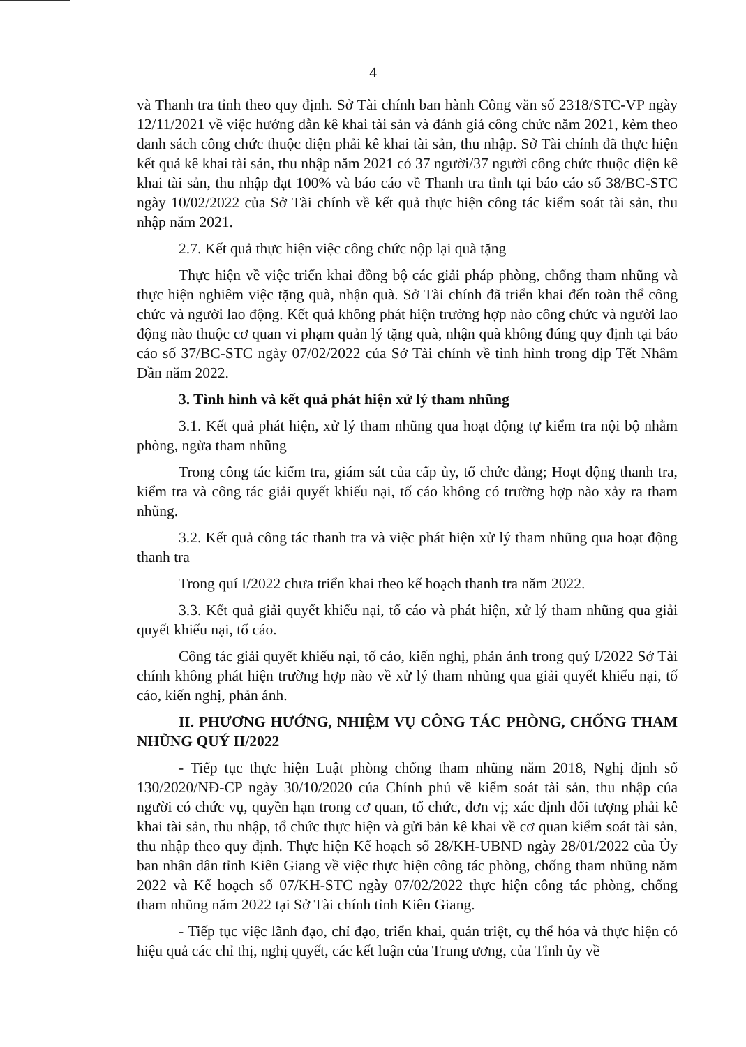4
và Thanh tra tỉnh theo quy định. Sở Tài chính ban hành Công văn số 2318/STC-VP ngày 12/11/2021 về việc hướng dẫn kê khai tài sản và đánh giá công chức năm 2021, kèm theo danh sách công chức thuộc diện phải kê khai tài sản, thu nhập. Sở Tài chính đã thực hiện kết quả kê khai tài sản, thu nhập năm 2021 có 37 người/37 người công chức thuộc diện kê khai tài sản, thu nhập đạt 100% và báo cáo về Thanh tra tỉnh tại báo cáo số 38/BC-STC ngày 10/02/2022 của Sở Tài chính về kết quả thực hiện công tác kiểm soát tài sản, thu nhập năm 2021.
2.7. Kết quả thực hiện việc công chức nộp lại quà tặng
Thực hiện về việc triển khai đồng bộ các giải pháp phòng, chống tham nhũng và thực hiện nghiêm việc tặng quà, nhận quà. Sở Tài chính đã triển khai đến toàn thể công chức và người lao động. Kết quả không phát hiện trường hợp nào công chức và người lao động nào thuộc cơ quan vi phạm quản lý tặng quà, nhận quà không đúng quy định tại báo cáo số 37/BC-STC ngày 07/02/2022 của Sở Tài chính về tình hình trong dịp Tết Nhâm Dần năm 2022.
3. Tình hình và kết quả phát hiện xử lý tham nhũng
3.1. Kết quả phát hiện, xử lý tham nhũng qua hoạt động tự kiểm tra nội bộ nhằm phòng, ngừa tham nhũng
Trong công tác kiểm tra, giám sát của cấp ủy, tổ chức đảng; Hoạt động thanh tra, kiểm tra và công tác giải quyết khiếu nại, tố cáo không có trường hợp nào xảy ra tham nhũng.
3.2. Kết quả công tác thanh tra và việc phát hiện xử lý tham nhũng qua hoạt động thanh tra
Trong quí I/2022 chưa triển khai theo kế hoạch thanh tra năm 2022.
3.3. Kết quả giải quyết khiếu nại, tố cáo và phát hiện, xử lý tham nhũng qua giải quyết khiếu nại, tố cáo.
Công tác giải quyết khiếu nại, tố cáo, kiến nghị, phản ánh trong quý I/2022 Sở Tài chính không phát hiện trường hợp nào về xử lý tham nhũng qua giải quyết khiếu nại, tố cáo, kiến nghị, phản ánh.
II. PHƯƠNG HƯỚNG, NHIỆM VỤ CÔNG TÁC PHÒNG, CHỐNG THAM NHŨNG QUÝ II/2022
- Tiếp tục thực hiện Luật phòng chống tham nhũng năm 2018, Nghị định số 130/2020/NĐ-CP ngày 30/10/2020 của Chính phủ về kiểm soát tài sản, thu nhập của người có chức vụ, quyền hạn trong cơ quan, tổ chức, đơn vị; xác định đối tượng phải kê khai tài sản, thu nhập, tổ chức thực hiện và gửi bản kê khai về cơ quan kiểm soát tài sản, thu nhập theo quy định. Thực hiện Kế hoạch số 28/KH-UBND ngày 28/01/2022 của Ủy ban nhân dân tỉnh Kiên Giang về việc thực hiện công tác phòng, chống tham nhũng năm 2022 và Kế hoạch số 07/KH-STC ngày 07/02/2022 thực hiện công tác phòng, chống tham nhũng năm 2022 tại Sở Tài chính tỉnh Kiên Giang.
- Tiếp tục việc lãnh đạo, chỉ đạo, triển khai, quán triệt, cụ thể hóa và thực hiện có hiệu quả các chỉ thị, nghị quyết, các kết luận của Trung ương, của Tỉnh ủy về